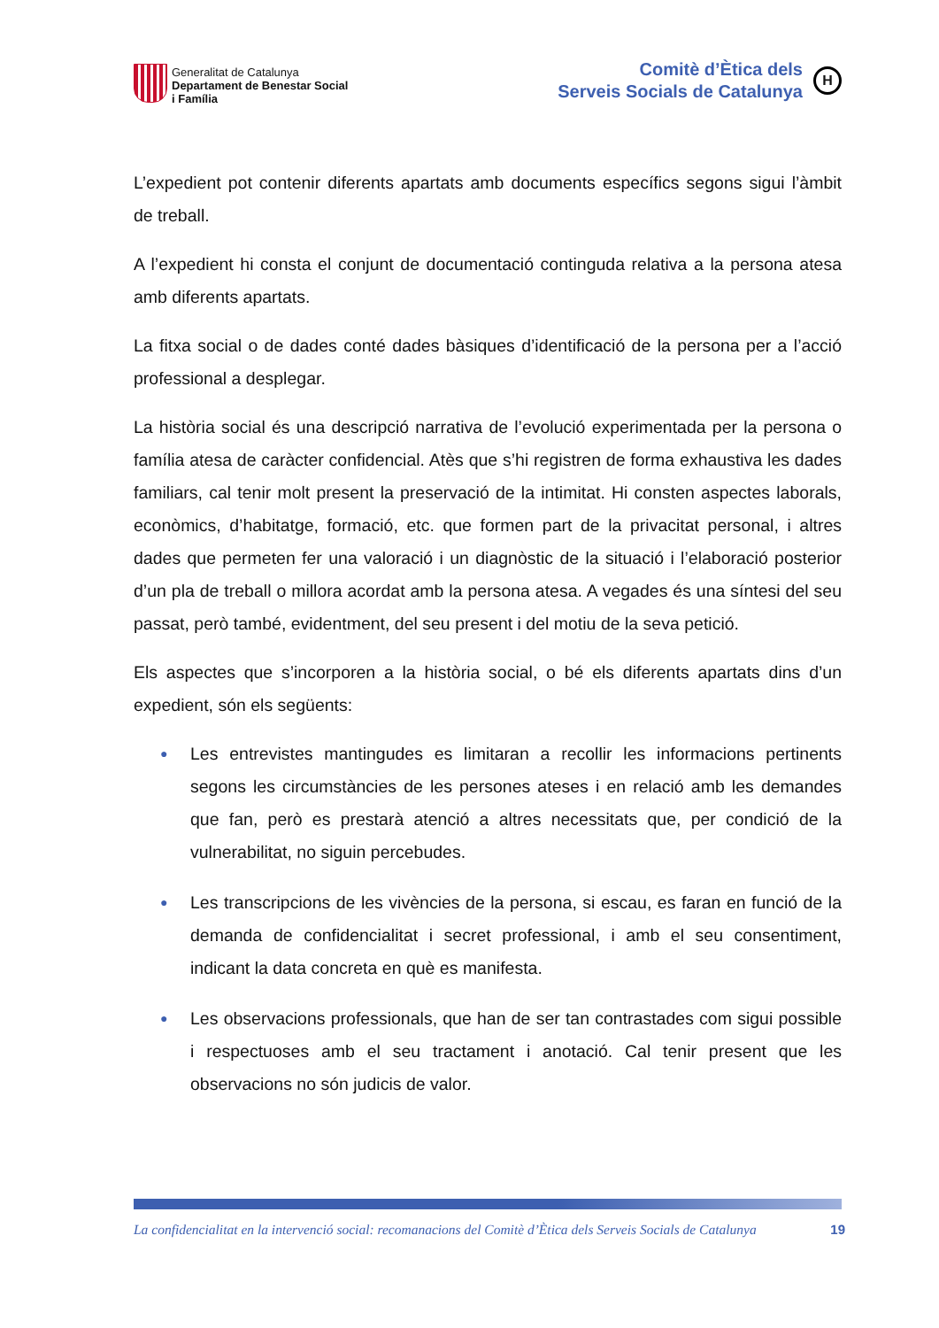Generalitat de Catalunya
Departament de Benestar Social
i Família
Comitè d’Ètica dels
Serveis Socials de Catalunya
H
L’expedient pot contenir diferents apartats amb documents específics segons sigui l’àmbit de treball.
A l’expedient hi consta el conjunt de documentació continguda relativa a la persona atesa amb diferents apartats.
La fitxa social o de dades conté dades bàsiques d’identificació de la persona per a l’acció professional a desplegar.
La història social és una descripció narrativa de l’evolució experimentada per la persona o família atesa de caràcter confidencial. Atès que s’hi registren de forma exhaustiva les dades familiars, cal tenir molt present la preservació de la intimitat. Hi consten aspectes laborals, econòmics, d’habitatge, formació, etc. que formen part de la privacitat personal, i altres dades que permeten fer una valoració i un diagnòstic de la situació i l’elaboració posterior d’un pla de treball o millora acordat amb la persona atesa. A vegades és una síntesi del seu passat, però també, evidentment, del seu present i del motiu de la seva petició.
Els aspectes que s’incorporen a la història social, o bé els diferents apartats dins d’un expedient, són els següents:
● Les entrevistes mantingudes es limitaran a recollir les informacions pertinents segons les circumstàncies de les persones ateses i en relació amb les demandes que fan, però es prestarà atenció a altres necessitats que, per condició de la vulnerabilitat, no siguin percebudes.
● Les transcripcions de les vivències de la persona, si escau, es faran en funció de la demanda de confidencialitat i secret professional, i amb el seu consentiment, indicant la data concreta en què es manifesta.
● Les observacions professionals, que han de ser tan contrastades com sigui possible i respectuoses amb el seu tractament i anotació. Cal tenir present que les observacions no són judicis de valor.
La confidencialitat en la intervenció social: recomanacions del Comitè d’Ètica dels Serveis Socials de Catalunya 19